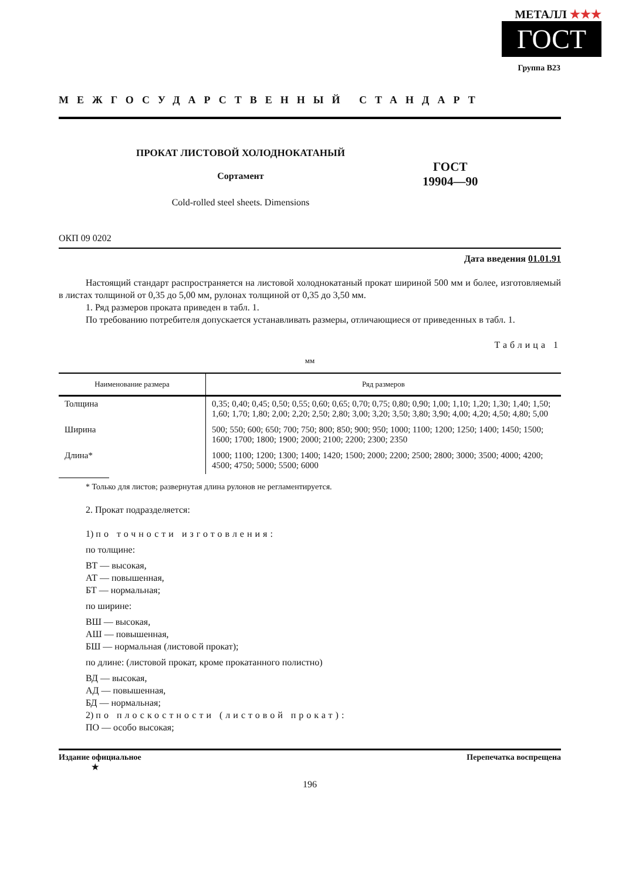МЕТАЛЛ ★★★
ГОСТ
Группа В23
МЕЖГОСУДАРСТВЕННЫЙ СТАНДАРТ
ПРОКАТ ЛИСТОВОЙ ХОЛОДНОКАТАНЫЙ
Сортамент
Cold-rolled steel sheets. Dimensions
ГОСТ
19904—90
ОКП 09 0202
Дата введения 01.01.91
Настоящий стандарт распространяется на листовой холоднокатаный прокат шириной 500 мм и более, изготовляемый в листах толщиной от 0,35 до 5,00 мм, рулонах толщиной от 0,35 до 3,50 мм.
1. Ряд размеров проката приведен в табл. 1.
По требованию потребителя допускается устанавливать размеры, отличающиеся от приведенных в табл. 1.
Таблица 1
мм
| Наименование размера | Ряд размеров |
| --- | --- |
| Толщина | 0,35; 0,40; 0,45; 0,50; 0,55; 0,60; 0,65; 0,70; 0,75; 0,80; 0,90; 1,00; 1,10; 1,20; 1,30; 1,40; 1,50; 1,60; 1,70; 1,80; 2,00; 2,20; 2,50; 2,80; 3,00; 3,20; 3,50; 3,80; 3,90; 4,00; 4,20; 4,50; 4,80; 5,00 |
| Ширина | 500; 550; 600; 650; 700; 750; 800; 850; 900; 950; 1000; 1100; 1200; 1250; 1400; 1450; 1500; 1600; 1700; 1800; 1900; 2000; 2100; 2200; 2300; 2350 |
| Длина* | 1000; 1100; 1200; 1300; 1400; 1420; 1500; 2000; 2200; 2500; 2800; 3000; 3500; 4000; 4200; 4500; 4750; 5000; 5500; 6000 |
* Только для листов; развернутая длина рулонов не регламентируется.
2. Прокат подразделяется:
1) по точности изготовления:
по толщине:
ВТ — высокая,
АТ — повышенная,
БТ — нормальная;
по ширине:
ВШ — высокая,
АШ — повышенная,
БШ — нормальная (листовой прокат);
по длине: (листовой прокат, кроме прокатанного полистно)
ВД — высокая,
АД — повышенная,
БД — нормальная;
2) по плоскостности (листовой прокат):
ПО — особо высокая;
Издание официальное
★ Перепечатка воспрещена
196